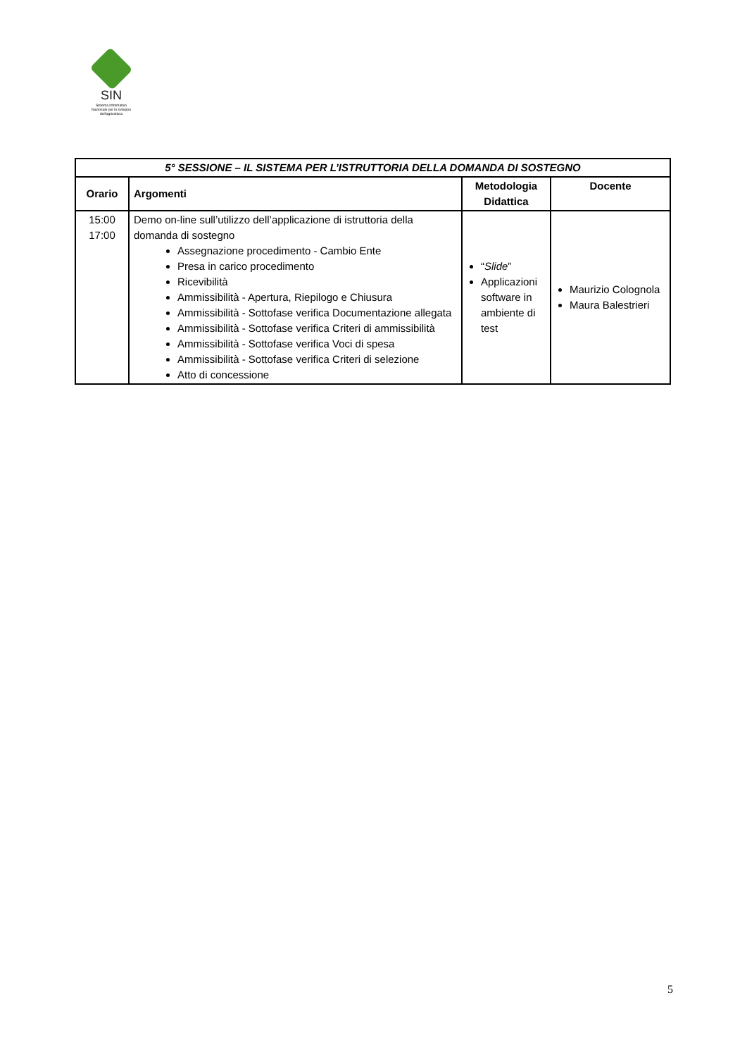SIN
Sistema Informativo
Nazionale per lo sviluppo
dell'agricoltura
| 5° SESSIONE – IL SISTEMA PER L’ISTRUTTORIA DELLA DOMANDA DI SOSTEGNO | | | |
| --- | --- | --- | --- |
| Orario | Argomenti | Metodologia Didattica | Docente |
| 15:00 17:00 | Demo on-line sull’utilizzo dell’applicazione di istruttoria della domanda di sostegno Assegnazione procedimento - Cambio Ente Presa in carico procedimento Ricevibilità Ammissibilità - Apertura, Riepilogo e Chiusura Ammissibilità - Sottofase verifica Documentazione allegata Ammissibilità - Sottofase verifica Criteri di ammissibilità Ammissibilità - Sottofase verifica Voci di spesa Ammissibilità - Sottofase verifica Criteri di selezione Atto di concessione | “ Slide ” Applicazioni software in ambiente di test | Maurizio Colognola Maura Balestrieri |
5